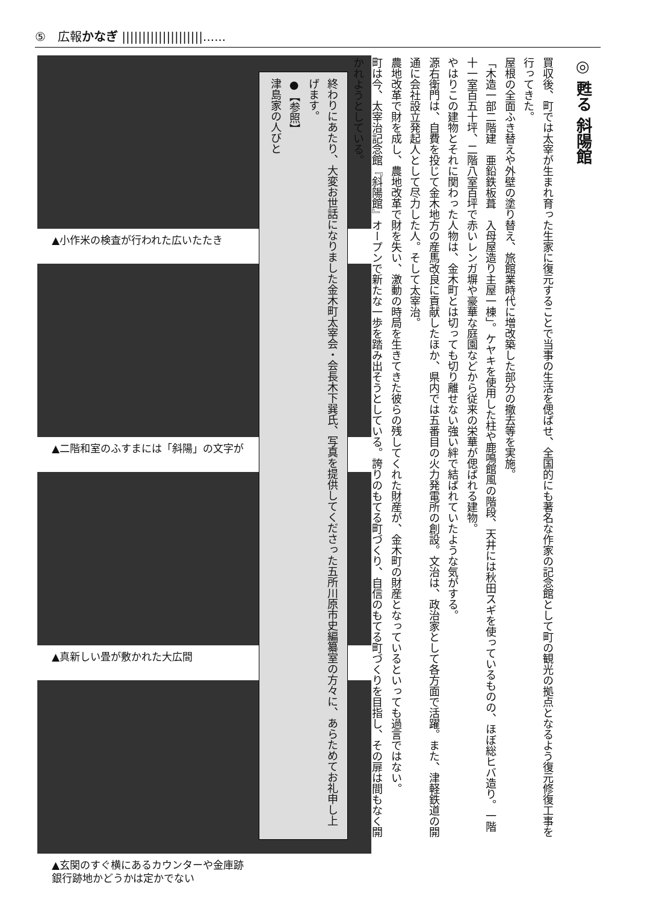⑤　広報かなぎ ||||||||||||||||||||......
▲小作米の検査が行われた広いたたき
▲二階和室のふすまには「斜陽」の文字が
▲真新しい畳が敷かれた大広間
▲玄関のすぐ横にあるカウンターや金庫跡
銀行跡地かどうかは定かでない
◎ 甦る 斜陽館
買収後、町では太宰が生まれ育った生家に復元することで当事の生活を偲ばせ、全国的にも著名な作家の記念館として町の観光の拠点となるよう復元修復工事を行ってきた。
屋根の全面ふき替えや外壁の塗り替え、旅館業時代に増改築した部分の撤去等を実施。
「木造一部二階建　亜鉛鉄板葺　入母屋造り主屋一棟」。ケヤキを使用した柱や鹿鳴館風の階段、天井には秋田スギを使っているものの、ほぼ総ヒバ造り。一階十一室百五十坪、二階八室百坪で赤いレンガ塀や豪華な庭園などから従来の栄華が偲ばれる建物。
やはりこの建物とそれに関わった人物は、金木町とは切っても切り離せない強い絆で結ばれていたような気がする。
源右衛門は、自費を投じて金木地方の産馬改良に貢献したほか、県内では五番目の火力発電所の創設。文治は、政治家として各方面で活躍。また、津軽鉄道の開通に会社設立発起人として尽力した人。そして太宰治。
農地改革で財を成し、農地改革で財を失い、激動の時局を生きてきた彼らの残してくれた財産が、金木町の財産となっているといっても過言ではない。
町は今、太宰治記念館『斜陽館』オープンで新たな一歩を踏み出そうとしている。誇りのもてる町づくり、自信のもてる町づくりを目指し、その扉は間もなく開かれようとしている。
終わりにあたり、大変お世話になりました金木町太宰会・会長木下巽氏、写真を提供してくださった五所川原市史編纂室の方々に、あらためてお礼申し上げます。
●【参照】
津島家の人びと